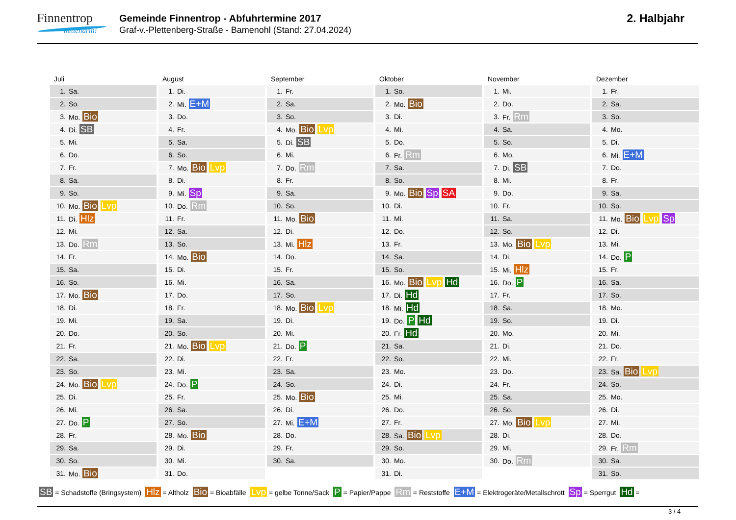Finnentrop
mittendrin!
Gemeinde Finnentrop - Abfuhrtermine 2017
Graf-v.-Plettenberg-Straße - Bamenohl (Stand: 27.04.2024)
2. Halbjahr
Juli
| 1. | Sa. |
| 2. | So. |
| 3. | Mo. Bio |
| 4. | Di. SB |
| 5. | Mi. |
| 6. | Do. |
| 7. | Fr. |
| 8. | Sa. |
| 9. | So. |
| 10. | Mo. Bio Lvp |
| 11. | Di. Hlz |
| 12. | Mi. |
| 13. | Do. Rm |
| 14. | Fr. |
| 15. | Sa. |
| 16. | So. |
| 17. | Mo. Bio |
| 18. | Di. |
| 19. | Mi. |
| 20. | Do. |
| 21. | Fr. |
| 22. | Sa. |
| 23. | So. |
| 24. | Mo. Bio Lvp |
| 25. | Di. |
| 26. | Mi. |
| 27. | Do. P |
| 28. | Fr. |
| 29. | Sa. |
| 30. | So. |
| 31. | Mo. Bio |
August
| 1. | Di. |
| 2. | Mi. E+M |
| 3. | Do. |
| 4. | Fr. |
| 5. | Sa. |
| 6. | So. |
| 7. | Mo. Bio Lvp |
| 8. | Di. |
| 9. | Mi. Sp |
| 10. | Do. Rm |
| 11. | Fr. |
| 12. | Sa. |
| 13. | So. |
| 14. | Mo. Bio |
| 15. | Di. |
| 16. | Mi. |
| 17. | Do. |
| 18. | Fr. |
| 19. | Sa. |
| 20. | So. |
| 21. | Mo. Bio Lvp |
| 22. | Di. |
| 23. | Mi. |
| 24. | Do. P |
| 25. | Fr. |
| 26. | Sa. |
| 27. | So. |
| 28. | Mo. Bio |
| 29. | Di. |
| 30. | Mi. |
| 31. | Do. |
September
| 1. | Fr. |
| 2. | Sa. |
| 3. | So. |
| 4. | Mo. Bio Lvp |
| 5. | Di. SB |
| 6. | Mi. |
| 7. | Do. Rm |
| 8. | Fr. |
| 9. | Sa. |
| 10. | So. |
| 11. | Mo. Bio |
| 12. | Di. |
| 13. | Mi. Hlz |
| 14. | Do. |
| 15. | Fr. |
| 16. | Sa. |
| 17. | So. |
| 18. | Mo. Bio Lvp |
| 19. | Di. |
| 20. | Mi. |
| 21. | Do. P |
| 22. | Fr. |
| 23. | Sa. |
| 24. | So. |
| 25. | Mo. Bio |
| 26. | Di. |
| 27. | Mi. E+M |
| 28. | Do. |
| 29. | Fr. |
| 30. | Sa. |
Oktober
| 1. | So. |
| 2. | Mo. Bio |
| 3. | Di. |
| 4. | Mi. |
| 5. | Do. |
| 6. | Fr. Rm |
| 7. | Sa. |
| 8. | So. |
| 9. | Mo. Bio Sp SA |
| 10. | Di. |
| 11. | Mi. |
| 12. | Do. |
| 13. | Fr. |
| 14. | Sa. |
| 15. | So. |
| 16. | Mo. Bio Lvp Hd |
| 17. | Di. Hd |
| 18. | Mi. Hd |
| 19. | Do. P Hd |
| 20. | Fr. Hd |
| 21. | Sa. |
| 22. | So. |
| 23. | Mo. |
| 24. | Di. |
| 25. | Mi. |
| 26. | Do. |
| 27. | Fr. |
| 28. | Sa. Bio Lvp |
| 29. | So. |
| 30. | Mo. |
| 31. | Di. |
November
| 1. | Mi. |
| 2. | Do. |
| 3. | Fr. Rm |
| 4. | Sa. |
| 5. | So. |
| 6. | Mo. |
| 7. | Di. SB |
| 8. | Mi. |
| 9. | Do. |
| 10. | Fr. |
| 11. | Sa. |
| 12. | So. |
| 13. | Mo. Bio Lvp |
| 14. | Di. |
| 15. | Mi. Hlz |
| 16. | Do. P |
| 17. | Fr. |
| 18. | Sa. |
| 19. | So. |
| 20. | Mo. |
| 21. | Di. |
| 22. | Mi. |
| 23. | Do. |
| 24. | Fr. |
| 25. | Sa. |
| 26. | So. |
| 27. | Mo. Bio Lvp |
| 28. | Di. |
| 29. | Mi. |
| 30. | Do. Rm |
Dezember
| 1. | Fr. |
| 2. | Sa. |
| 3. | So. |
| 4. | Mo. |
| 5. | Di. |
| 6. | Mi. E+M |
| 7. | Do. |
| 8. | Fr. |
| 9. | Sa. |
| 10. | So. |
| 11. | Mo. Bio Lvp Sp |
| 12. | Di. |
| 13. | Mi. |
| 14. | Do. P |
| 15. | Fr. |
| 16. | Sa. |
| 17. | So. |
| 18. | Mo. |
| 19. | Di. |
| 20. | Mi. |
| 21. | Do. |
| 22. | Fr. |
| 23. | Sa. Bio Lvp |
| 24. | So. |
| 25. | Mo. |
| 26. | Di. |
| 27. | Mi. |
| 28. | Do. |
| 29. | Fr. Rm |
| 30. | Sa. |
| 31. | So. |
SB = Schadstoffe (Bringsystem) Hlz = Altholz Bio = Bioabfälle Lvp = gelbe Tonne/Sack P = Papier/Pappe Rm = Reststoffe E+M = Elektrogeräte/Metallschrott Sp = Sperrgut Hd =
3 / 4